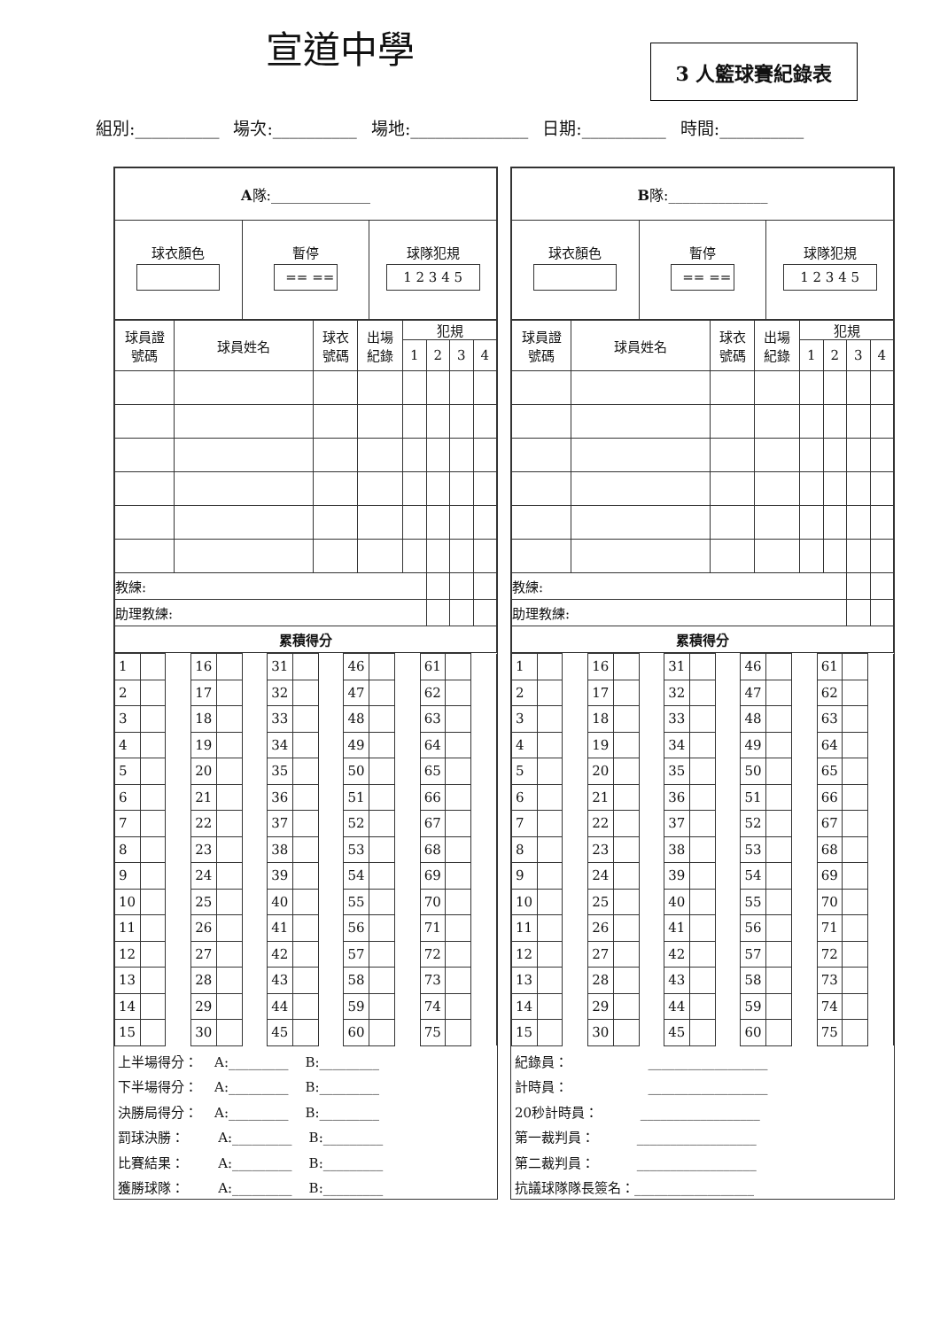宣道中學 3 人籃球賽紀錄表
組別:__________ 場次:__________ 場地:______________ 日期:__________ 時間:__________
| A 隊:______________ |
| 球衣顏色 | 暫停 == == | 球隊犯規 1 2 3 4 5 |
| 球員證 號碼 | 球員姓名 | 球衣 號碼 | 出場 紀錄 | 犯規 | | | |
| --- | --- | --- | --- | --- | --- | --- | --- |
| | | | | 1 | 2 | 3 | 4 |
| 教練: | | | | | | | |
| 助理教練: | | | | | | | |
| 累積得分 | | | | | | | |
| 1 | | | 16 | | | 31 | | | 46 | | | 61 | | |
| 2 | | | 17 | | | 32 | | | 47 | | | 62 | | |
| 3 | | | 18 | | | 33 | | | 48 | | | 63 | | |
| 4 | | | 19 | | | 34 | | | 49 | | | 64 | | |
| 5 | | | 20 | | | 35 | | | 50 | | | 65 | | |
| 6 | | | 21 | | | 36 | | | 51 | | | 66 | | |
| 7 | | | 22 | | | 37 | | | 52 | | | 67 | | |
| 8 | | | 23 | | | 38 | | | 53 | | | 68 | | |
| 9 | | | 24 | | | 39 | | | 54 | | | 69 | | |
| 10 | | | 25 | | | 40 | | | 55 | | | 70 | | |
| 11 | | | 26 | | | 41 | | | 56 | | | 71 | | |
| 12 | | | 27 | | | 42 | | | 57 | | | 72 | | |
| 13 | | | 28 | | | 43 | | | 58 | | | 73 | | |
| 14 | | | 29 | | | 44 | | | 59 | | | 74 | | |
| 15 | | | 30 | | | 45 | | | 60 | | | 75 | | |
上半場得分： A:_________ B:_________
下半場得分： A:_________ B:_________
決勝局得分： A:_________ B:_________
罰球決勝： A:_________ B:_________
比賽結果： A:_________ B:_________
獲勝球隊： A:_________ B:_________
| B 隊:______________ |
| 球衣顏色 | 暫停 == == | 球隊犯規 1 2 3 4 5 |
| 球員證 號碼 | 球員姓名 | 球衣 號碼 | 出場 紀錄 | 犯規 | | | |
| --- | --- | --- | --- | --- | --- | --- | --- |
| | | | | 1 | 2 | 3 | 4 |
| 教練: | | | | | | | |
| 助理教練: | | | | | | | |
| 累積得分 | | | | | | | |
| 1 | | | 16 | | | 31 | | | 46 | | | 61 | | |
| 2 | | | 17 | | | 32 | | | 47 | | | 62 | | |
| 3 | | | 18 | | | 33 | | | 48 | | | 63 | | |
| 4 | | | 19 | | | 34 | | | 49 | | | 64 | | |
| 5 | | | 20 | | | 35 | | | 50 | | | 65 | | |
| 6 | | | 21 | | | 36 | | | 51 | | | 66 | | |
| 7 | | | 22 | | | 37 | | | 52 | | | 67 | | |
| 8 | | | 23 | | | 38 | | | 53 | | | 68 | | |
| 9 | | | 24 | | | 39 | | | 54 | | | 69 | | |
| 10 | | | 25 | | | 40 | | | 55 | | | 70 | | |
| 11 | | | 26 | | | 41 | | | 56 | | | 71 | | |
| 12 | | | 27 | | | 42 | | | 57 | | | 72 | | |
| 13 | | | 28 | | | 43 | | | 58 | | | 73 | | |
| 14 | | | 29 | | | 44 | | | 59 | | | 74 | | |
| 15 | | | 30 | | | 45 | | | 60 | | | 75 | | |
紀錄員： __________________
計時員： __________________
20秒計時員： __________________
第一裁判員： __________________
第二裁判員： __________________
抗議球隊隊長簽名：__________________